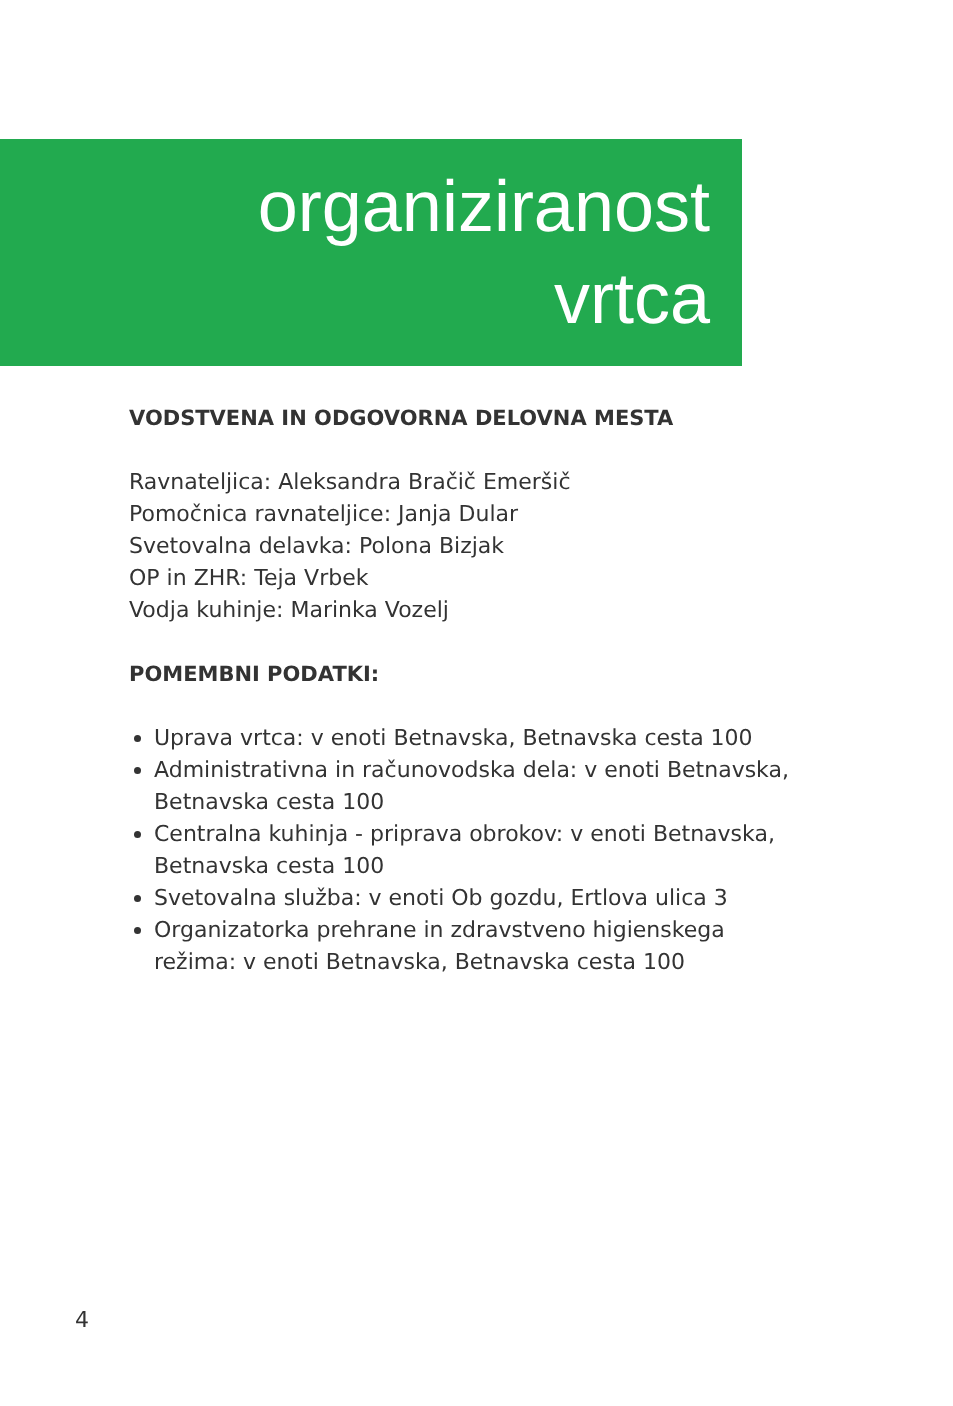organiziranost
vrtca
VODSTVENA IN ODGOVORNA DELOVNA MESTA
Ravnateljica: Aleksandra Bračič Emeršič
Pomočnica ravnateljice: Janja Dular
Svetovalna delavka: Polona Bizjak
OP in ZHR: Teja Vrbek
Vodja kuhinje: Marinka Vozelj
POMEMBNI PODATKI:
Uprava vrtca: v enoti Betnavska, Betnavska cesta 100
Administrativna in računovodska dela: v enoti Betnavska, Betnavska cesta 100
Centralna kuhinja - priprava obrokov: v enoti Betnavska, Betnavska cesta 100
Svetovalna služba: v enoti Ob gozdu, Ertlova ulica 3
Organizatorka prehrane in zdravstveno higienskega režima: v enoti Betnavska, Betnavska cesta 100
4